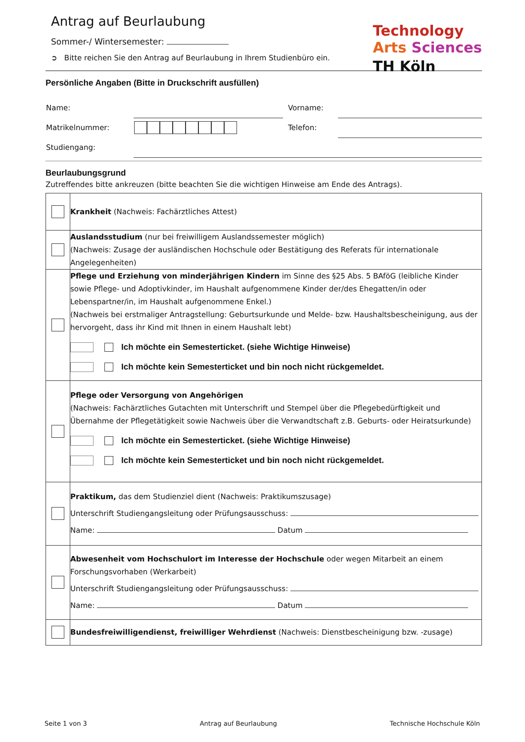Antrag auf Beurlaubung
Technology
Arts Sciences
TH Köln
Sommer-/ Wintersemester:
➲ Bitte reichen Sie den Antrag auf Beurlaubung in Ihrem Studienbüro ein.
Persönliche Angaben (Bitte in Druckschrift ausfüllen)
| Name: | | Vorname: | |
| Matrikelnummer: | | Telefon: | |
| Studiengang: | | | |
Beurlaubungsgrund
Zutreffendes bitte ankreuzen (bitte beachten Sie die wichtigen Hinweise am Ende des Antrags).
| | Krankheit (Nachweis: Fachärztliches Attest) |
| | Auslandsstudium (nur bei freiwilligem Auslandssemester möglich) (Nachweis: Zusage der ausländischen Hochschule oder Bestätigung des Referats für internationale Angelegenheiten) |
| | Pflege und Erziehung von minderjährigen Kindern im Sinne des §25 Abs. 5 BAföG (leibliche Kinder sowie Pflege- und Adoptivkinder, im Haushalt aufgenommene Kinder der/des Ehegatten/in oder Lebenspartner/in, im Haushalt aufgenommene Enkel.) (Nachweis bei erstmaliger Antragstellung: Geburtsurkunde und Melde- bzw. Haushaltsbescheinigung, aus der hervorgeht, dass ihr Kind mit Ihnen in einem Haushalt lebt) Ich möchte ein Semesterticket. (siehe Wichtige Hinweise) Ich möchte kein Semesterticket und bin noch nicht rückgemeldet. |
| | Pflege oder Versorgung von Angehörigen (Nachweis: Fachärztliches Gutachten mit Unterschrift und Stempel über die Pflegebedürftigkeit und Übernahme der Pflegetätigkeit sowie Nachweis über die Verwandtschaft z.B. Geburts- oder Heiratsurkunde) Ich möchte ein Semesterticket. (siehe Wichtige Hinweise) Ich möchte kein Semesterticket und bin noch nicht rückgemeldet. |
| | Praktikum, das dem Studienziel dient (Nachweis: Praktikumszusage) Unterschrift Studiengangsleitung oder Prüfungsausschuss: Name: Datum |
| | Abwesenheit vom Hochschulort im Interesse der Hochschule oder wegen Mitarbeit an einem Forschungsvorhaben (Werkarbeit) Unterschrift Studiengangsleitung oder Prüfungsausschuss: Name: Datum |
| | Bundesfreiwilligendienst, freiwilliger Wehrdienst (Nachweis: Dienstbescheinigung bzw. -zusage) |
Seite 1 von 3 Antrag auf Beurlaubung Technische Hochschule Köln